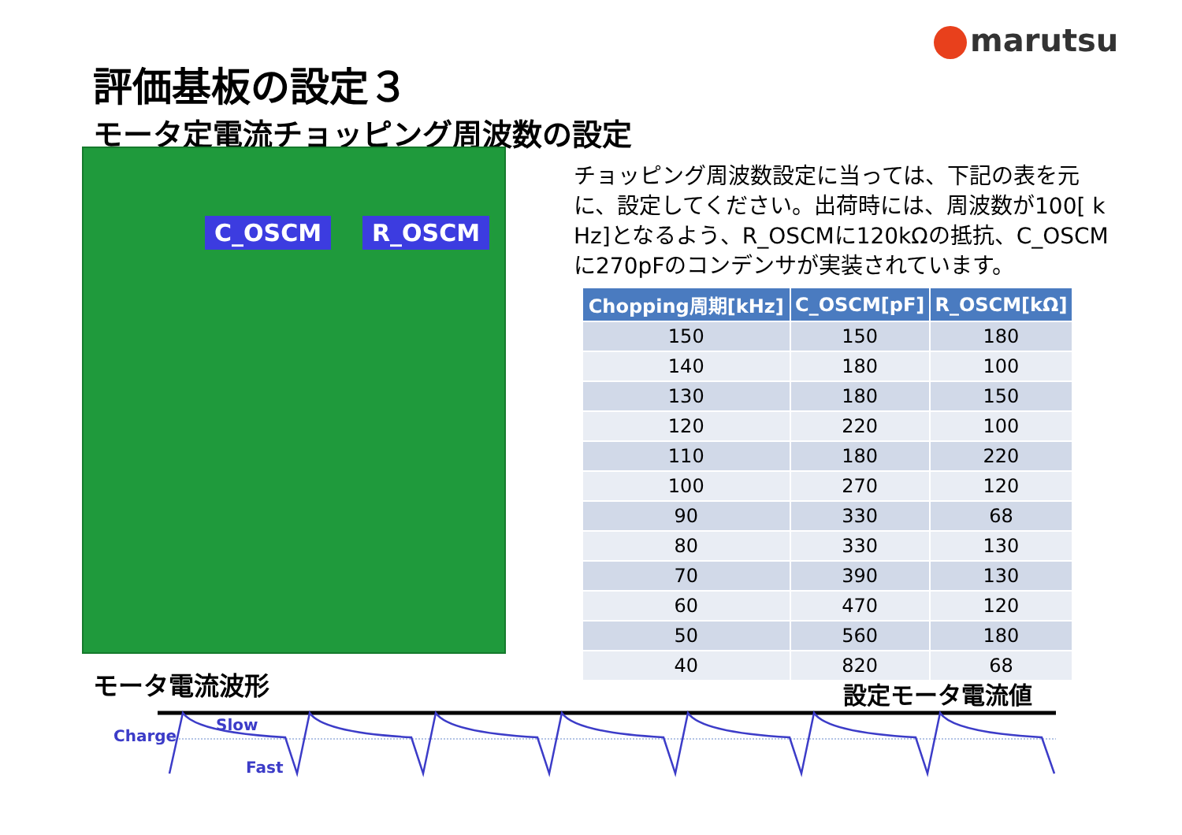marutsu
評価基板の設定３
モータ定電流チョッピング周波数の設定
C_OSCM R_OSCM
チョッピング周波数設定に当っては、下記の表を元に、設定してください。出荷時には、周波数が100[ k Hz]となるよう、R_OSCMに120kΩの抵抗、C_OSCMに270pFのコンデンサが実装されています。
| Chopping周期[kHz] | C_OSCM[pF] | R_OSCM[kΩ] |
| --- | --- | --- |
| 150 | 150 | 180 |
| 140 | 180 | 100 |
| 130 | 180 | 150 |
| 120 | 220 | 100 |
| 110 | 180 | 220 |
| 100 | 270 | 120 |
| 90 | 330 | 68 |
| 80 | 330 | 130 |
| 70 | 390 | 130 |
| 60 | 470 | 120 |
| 50 | 560 | 180 |
| 40 | 820 | 68 |
モータ電流波形 設定モータ電流値
Charge
Slow
Fast